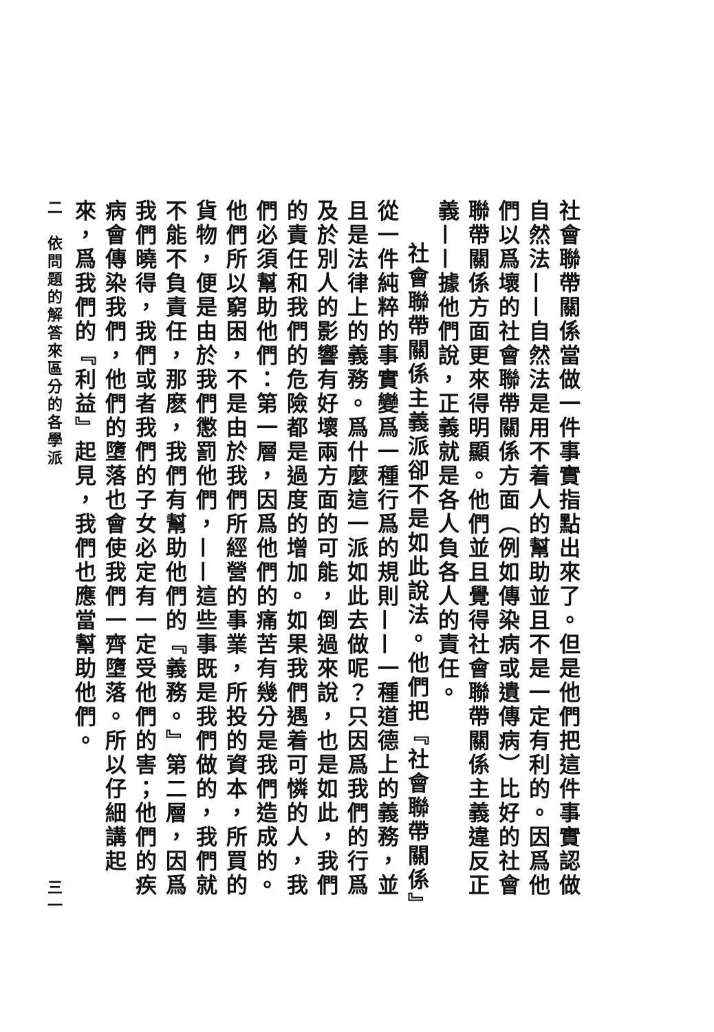社會聯帶關係當做一件事實指點出來了。但是他們把這件事實認做自然法——自然法是用不着人的幫助並且不是一定有利的。因爲他們以爲壞的社會聯帶關係方面（例如傳染病或遺傳病）比好的社會聯帶關係方面更來得明顯。他們並且覺得社會聯帶關係主義違反正義——據他們說，正義就是各人負各人的責任。
社會聯帶關係主義派卻不是如此說法。他們把『社會聯帶關係』從一件純粹的事實變爲一種行爲的規則——一種道德上的義務，並且是法律上的義務。爲什麼這一派如此去做呢？只因爲我們的行爲及於別人的影響有好壞兩方面的可能，倒過來說，也是如此，我們的責任和我們的危險都是過度的增加。如果我們遇着可憐的人，我們必須幫助他們：第一層，因爲他們的痛苦有幾分是我們造成的。他們所以窮困，不是由於我們所經營的事業，所投的資本，所買的貨物，便是由於我們懲罰他們，——這些事既是我們做的，我們就不能不負責任，那麽，我們有幫助他們的『義務。』第二層，因爲我們曉得，我們或者我們的子女必定有一定受他們的害；他們的疾病會傳染我們，他們的墮落也會使我們一齊墮落。所以仔細講起來，爲我們的『利益』起見，我們也應當幫助他們。
二　依問題的解答來區分的各學派 三一